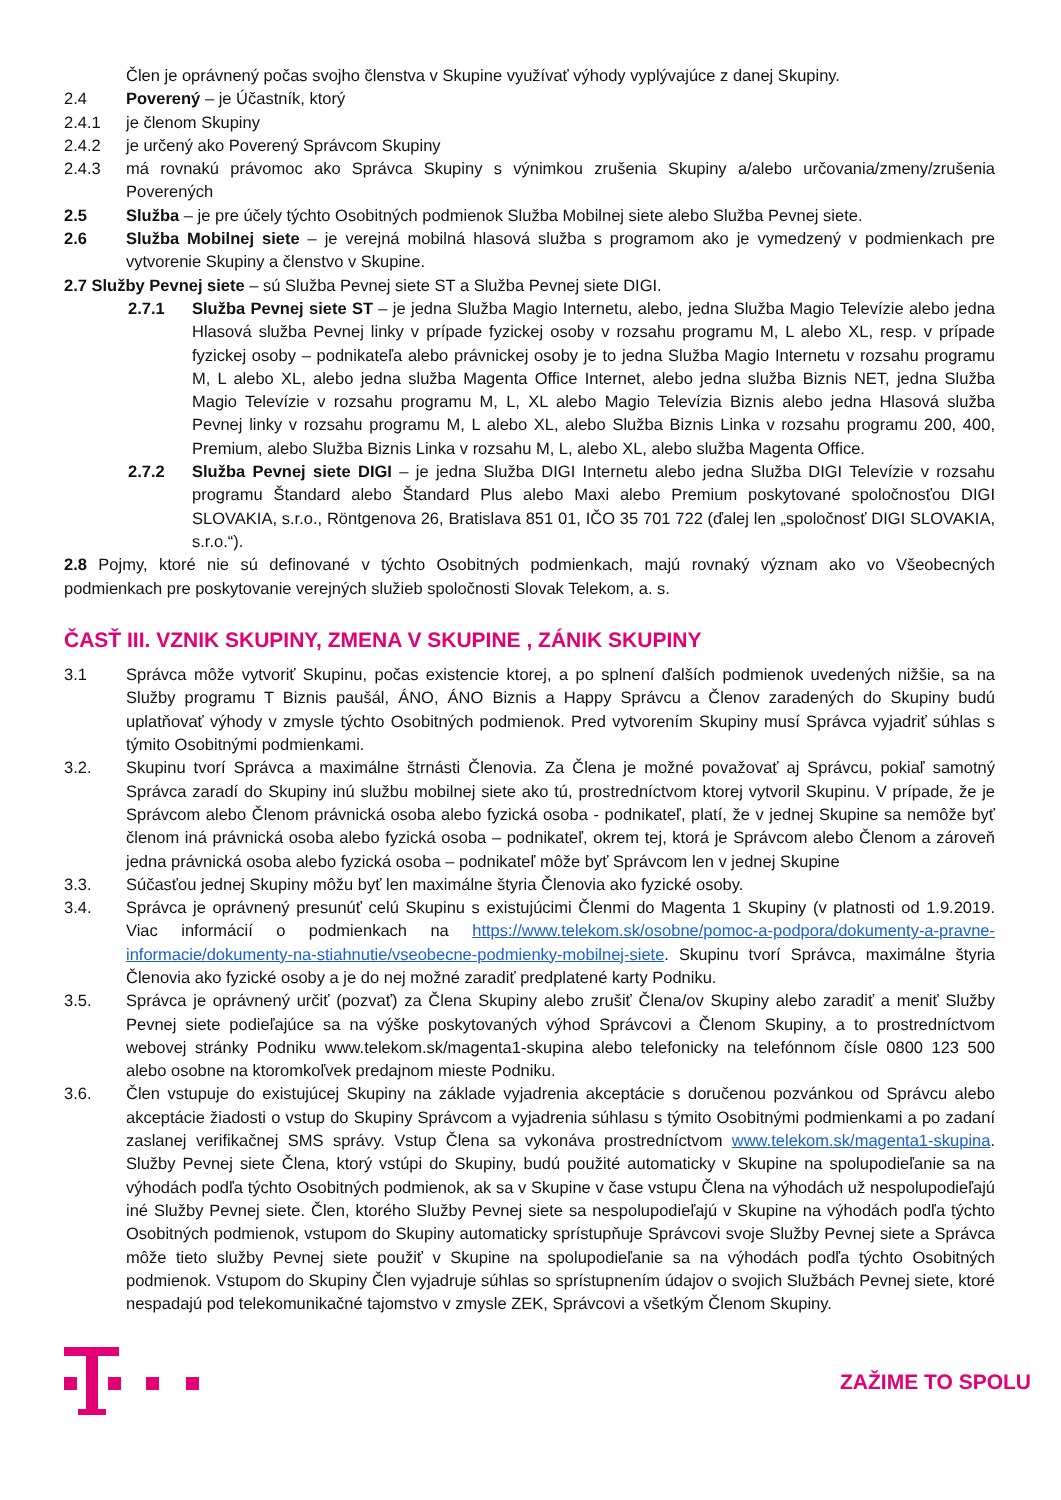Člen je oprávnený počas svojho členstva v Skupine využívať výhody vyplývajúce z danej Skupiny.
2.4 Poverený – je Účastník, ktorý
2.4.1 je členom Skupiny
2.4.2 je určený ako Poverený Správcom Skupiny
2.4.3 má rovnakú právomoc ako Správca Skupiny s výnimkou zrušenia Skupiny a/alebo určovania/zmeny/zrušenia Poverených
2.5 Služba – je pre účely týchto Osobitných podmienok Služba Mobilnej siete alebo Služba Pevnej siete.
2.6 Služba Mobilnej siete – je verejná mobilná hlasová služba s programom ako je vymedzený v podmienkach pre vytvorenie Skupiny a členstvo v Skupine.
2.7 Služby Pevnej siete – sú Služba Pevnej siete ST a Služba Pevnej siete DIGI.
2.7.1 Služba Pevnej siete ST – je jedna Služba Magio Internetu, alebo, jedna Služba Magio Televízie alebo jedna Hlasová služba Pevnej linky v prípade fyzickej osoby v rozsahu programu M, L alebo XL, resp. v prípade fyzickej osoby – podnikateľa alebo právnickej osoby je to jedna Služba Magio Internetu v rozsahu programu M, L alebo XL, alebo jedna služba Magenta Office Internet, alebo jedna služba Biznis NET, jedna Služba Magio Televízie v rozsahu programu M, L, XL alebo Magio Televízia Biznis alebo jedna Hlasová služba Pevnej linky v rozsahu programu M, L alebo XL, alebo Služba Biznis Linka v rozsahu programu 200, 400, Premium, alebo Služba Biznis Linka v rozsahu M, L, alebo XL, alebo služba Magenta Office.
2.7.2 Služba Pevnej siete DIGI – je jedna Služba DIGI Internetu alebo jedna Služba DIGI Televízie v rozsahu programu Štandard alebo Štandard Plus alebo Maxi alebo Premium poskytované spoločnosťou DIGI SLOVAKIA, s.r.o., Röntgenova 26, Bratislava 851 01, IČO 35 701 722 (ďalej len „spoločnosť DIGI SLOVAKIA, s.r.o.“).
2.8 Pojmy, ktoré nie sú definované v týchto Osobitných podmienkach, majú rovnaký význam ako vo Všeobecných podmienkach pre poskytovanie verejných služieb spoločnosti Slovak Telekom, a. s.
ČASŤ III. VZNIK SKUPINY, ZMENA V SKUPINE , ZÁNIK SKUPINY
3.1 Správca môže vytvoriť Skupinu, počas existencie ktorej, a po splnení ďalších podmienok uvedených nižšie, sa na Služby programu T Biznis paušál, ÁNO, ÁNO Biznis a Happy Správcu a Členov zaradených do Skupiny budú uplatňovať výhody v zmysle týchto Osobitných podmienok. Pred vytvorením Skupiny musí Správca vyjadriť súhlas s týmito Osobitnými podmienkami.
3.2. Skupinu tvorí Správca a maximálne štrnásti Členovia. Za Člena je možné považovať aj Správcu, pokiaľ samotný Správca zaradí do Skupiny inú službu mobilnej siete ako tú, prostredníctvom ktorej vytvoril Skupinu. V prípade, že je Správcom alebo Členom právnická osoba alebo fyzická osoba - podnikateľ, platí, že v jednej Skupine sa nemôže byť členom iná právnická osoba alebo fyzická osoba – podnikateľ, okrem tej, ktorá je Správcom alebo Členom a zároveň jedna právnická osoba alebo fyzická osoba – podnikateľ môže byť Správcom len v jednej Skupine
3.3. Súčasťou jednej Skupiny môžu byť len maximálne štyria Členovia ako fyzické osoby.
3.4. Správca je oprávnený presunúť celú Skupinu s existujúcimi Členmi do Magenta 1 Skupiny (v platnosti od 1.9.2019. Viac informácií o podmienkach na https://www.telekom.sk/osobne/pomoc-a-podpora/dokumenty-a-pravne-informacie/dokumenty-na-stiahnutie/vseobecne-podmienky-mobilnej-siete. Skupinu tvorí Správca, maximálne štyria Členovia ako fyzické osoby a je do nej možné zaradiť predplatené karty Podniku.
3.5. Správca je oprávnený určiť (pozvať) za Člena Skupiny alebo zrušiť Člena/ov Skupiny alebo zaradiť a meniť Služby Pevnej siete podieľajúce sa na výške poskytovaných výhod Správcovi a Členom Skupiny, a to prostredníctvom webovej stránky Podniku www.telekom.sk/magenta1-skupina alebo telefonicky na telefónnom čísle 0800 123 500 alebo osobne na ktoromkoľvek predajnom mieste Podniku.
3.6. Člen vstupuje do existujúcej Skupiny na základe vyjadrenia akceptácie s doručenou pozvánkou od Správcu alebo akceptácie žiadosti o vstup do Skupiny Správcom a vyjadrenia súhlasu s týmito Osobitnými podmienkami a po zadaní zaslanej verifikačnej SMS správy. Vstup Člena sa vykonáva prostredníctvom www.telekom.sk/magenta1-skupina. Služby Pevnej siete Člena, ktorý vstúpi do Skupiny, budú použité automaticky v Skupine na spolupodieľanie sa na výhodách podľa týchto Osobitných podmienok, ak sa v Skupine v čase vstupu Člena na výhodách už nespolupodieľajú iné Služby Pevnej siete. Člen, ktorého Služby Pevnej siete sa nespolupodieľajú v Skupine na výhodách podľa týchto Osobitných podmienok, vstupom do Skupiny automaticky sprístupňuje Správcovi svoje Služby Pevnej siete a Správca môže tieto služby Pevnej siete použiť v Skupine na spolupodieľanie sa na výhodách podľa týchto Osobitných podmienok. Vstupom do Skupiny Člen vyjadruje súhlas so sprístupnením údajov o svojich Službách Pevnej siete, ktoré nespadajú pod telekomunikačné tajomstvo v zmysle ZEK, Správcovi a všetkým Členom Skupiny.
ZAŽIME TO SPOLU